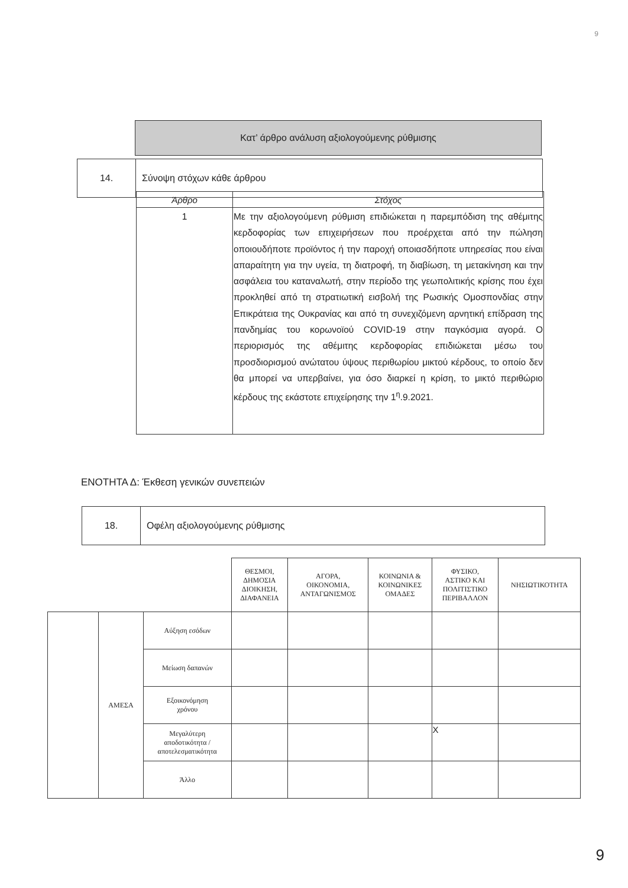9
| Κατ’ άρθρο ανάλυση αξιολογούμενης ρύθμισης |
| 14. | Σύνοψη στόχων κάθε άρθρου |
| Άρθρο | Στόχος |
| --- | --- |
| 1 | Με την αξιολογούμενη ρύθμιση επιδιώκεται η παρεμπόδιση της αθέμιτης κερδοφορίας των επιχειρήσεων που προέρχεται από την πώληση οποιουδήποτε προϊόντος ή την παροχή οποιασδήποτε υπηρεσίας που είναι απαραίτητη για την υγεία, τη διατροφή, τη διαβίωση, τη μετακίνηση και την ασφάλεια του καταναλωτή, στην περίοδο της γεωπολιτικής κρίσης που έχει προκληθεί από τη στρατιωτική εισβολή της Ρωσικής Ομοσπονδίας στην Επικράτεια της Ουκρανίας και από τη συνεχιζόμενη αρνητική επίδραση της πανδημίας του κορωνοϊού COVID-19 στην παγκόσμια αγορά. Ο περιορισμός της αθέμιτης κερδοφορίας επιδιώκεται μέσω του προσδιορισμού ανώτατου ύψους περιθωρίου μικτού κέρδους, το οποίο δεν θα μπορεί να υπερβαίνει, για όσο διαρκεί η κρίση, το μικτό περιθώριο κέρδους της εκάστοτε επιχείρησης την 1<sup>η</sup>.9.2021. |
ΕΝΟΤΗΤΑ Δ: Έκθεση γενικών συνεπειών
| 18. | Οφέλη αξιολογούμενης ρύθμισης |
| | | | ΘΕΣΜΟΙ, ΔΗΜΟΣΙΑ ΔΙΟΙΚΗΣΗ, ΔΙΑΦΑΝΕΙΑ | ΑΓΟΡΑ, ΟΙΚΟΝΟΜΙΑ, ΑΝΤΑΓΩΝΙΣΜΟΣ | ΚΟΙΝΩΝΙΑ & ΚΟΙΝΩΝΙΚΕΣ ΟΜΑΔΕΣ | ΦΥΣΙΚΟ, ΑΣΤΙΚΟ ΚΑΙ ΠΟΛΙΤΙΣΤΙΚΟ ΠΕΡΙΒΑΛΛΟΝ | ΝΗΣΙΩΤΙΚΟΤΗΤΑ |
| --- | --- | --- | --- | --- | --- | --- | --- |
| | ΑΜΕΣΑ | Αύξηση εσόδων | | | | | |
| | | Μείωση δαπανών | | | | | |
| | | Εξοικονόμηση χρόνου | | | | | |
| | | Μεγαλύτερη αποδοτικότητα / αποτελεσματικότητα | | | | X | |
| | | Άλλο | | | | | |
9